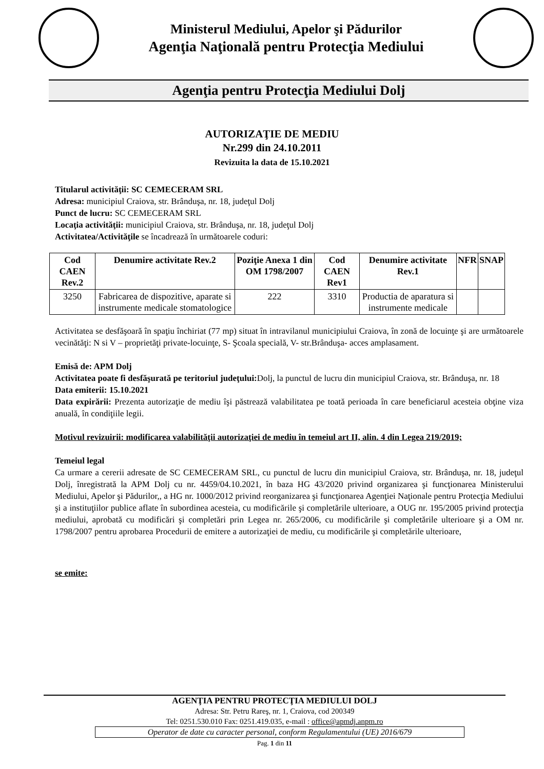Ministerul Mediului, Apelor şi Pădurilor
Agenţia Naţională pentru Protecţia Mediului
Agenţia pentru Protecţia Mediului Dolj
AUTORIZAŢIE DE MEDIU
Nr.299 din 24.10.2011
Revizuita la data de 15.10.2021
Titularul activităţii: SC CEMECERAM SRL
Adresa: municipiul Craiova, str. Brânduşa, nr. 18, judeţul Dolj
Punct de lucru: SC CEMECERAM SRL
Locaţia activităţii: municipiul Craiova, str. Brânduşa, nr. 18, judeţul Dolj
Activitatea/Activităţile se încadrează în următoarele coduri:
| Cod CAEN Rev.2 | Denumire activitate Rev.2 | Poziţie Anexa 1 din OM 1798/2007 | Cod CAEN Rev1 | Denumire activitate Rev.1 | NFR | SNAP |
| --- | --- | --- | --- | --- | --- | --- |
| 3250 | Fabricarea de dispozitive, aparate si instrumente medicale stomatologice | 222 | 3310 | Productia de aparatura si instrumente medicale | | |
Activitatea se desfăşoară în spaţiu închiriat (77 mp) situat în intravilanul municipiului Craiova, în zonă de locuinţe şi are următoarele vecinătăţi: N si V – proprietăţi private-locuinţe, S- Şcoala specială, V- str.Brânduşa- acces amplasament.
Emisă de: APM Dolj
Activitatea poate fi desfăşurată pe teritoriul judeţului: Dolj, la punctul de lucru din municipiul Craiova, str. Brânduşa, nr. 18
Data emiterii: 15.10.2021
Data expirării: Prezenta autorizaţie de mediu îşi păstrează valabilitatea pe toată perioada în care beneficiarul acesteia obţine viza anuală, în condiţiile legii.
Motivul revizuirii: modificarea valabilităţii autorizaţiei de mediu în temeiul art II, alin. 4 din Legea 219/2019;
Temeiul legal
Ca urmare a cererii adresate de SC CEMECERAM SRL, cu punctul de lucru din municipiul Craiova, str. Brânduşa, nr. 18, judeţul Dolj, înregistrată la APM Dolj cu nr. 4459/04.10.2021, în baza HG 43/2020 privind organizarea şi funcţionarea Ministerului Mediului, Apelor şi Pădurilor,, a HG nr. 1000/2012 privind reorganizarea şi funcţionarea Agenţiei Naţionale pentru Protecţia Mediului şi a instituţiilor publice aflate în subordinea acesteia, cu modificările şi completările ulterioare, a OUG nr. 195/2005 privind protecţia mediului, aprobată cu modificări şi completări prin Legea nr. 265/2006, cu modificările şi completările ulterioare şi a OM nr. 1798/2007 pentru aprobarea Procedurii de emitere a autorizaţiei de mediu, cu modificările şi completările ulterioare,
se emite:
AGENŢIA PENTRU PROTECŢIA MEDIULUI DOLJ
Adresa: Str. Petru Rareş, nr. 1, Craiova, cod 200349
Tel: 0251.530.010 Fax: 0251.419.035, e-mail : office@apmdj.anpm.ro
Operator de date cu caracter personal, conform Regulamentului (UE) 2016/679
Pag. 1 din 11